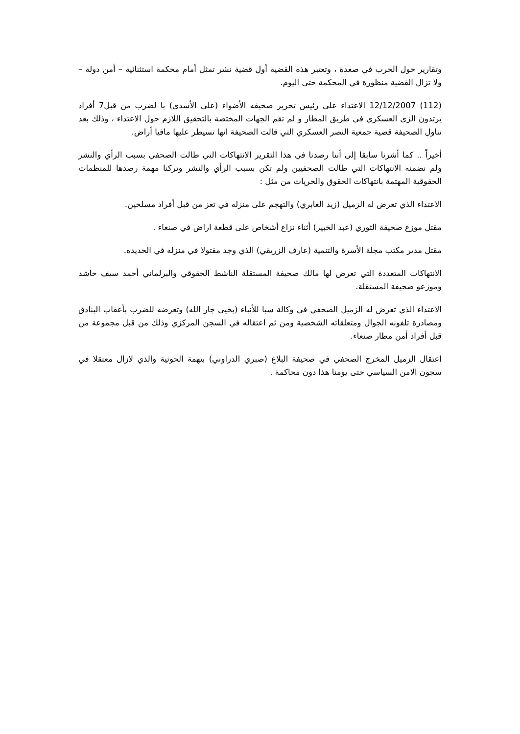وتقارير حول الحرب في صعدة ، وتعتبر هذه القضية أول قضية نشر تمثل أمام محكمة استثنائية – أمن دولة – ولا تزال القضية منظورة في المحكمة حتى اليوم.
(112) 12/12/2007 الاعتداء على رئيس تحرير صحيفه الأضواء (على الأسدى) با لضرب من قبل7 أفراد يرتدون الزى العسكري في طريق المطار و لم تقم الجهات المختصة بالتحقيق اللازم حول الاعتداء ، وذلك بعد تناول الصحيفة قضية جمعية النصر العسكري التي قالت الصحيفة انها تسيطر عليها مافيا أراض.
أخيراً .. كما أشرنا سابقا إلى أننا رصدنا في هذا التقرير الانتهاكات التي طالت الصحفي بسبب الرأي والنشر ولم نضمنه الانتهاكات التي طالت الصحفيين ولم تكن بسبب الرأي والنشر وتركنا مهمة رصدها للمنظمات الحقوقية المهتمة بانتهاكات الحقوق والحريات من مثل :
الاعتداء الذي تعرض له الزميل (زيد الغابري) والتهجم على منزله في تعز من قبل أفراد مسلحين.
مقتل موزع صحيفة الثوري (عبد الخبير) أثناء نزاع أشخاص على قطعة اراض في صنعاء .
مقتل مدير مكتب مجلة الأسرة والتنمية (عارف الزريقي) الذي وجد مقتولا في منزله في الحديده.
الانتهاكات المتعددة التي تعرض لها مالك صحيفة المستقلة الناشط الحقوقي والبرلماني أحمد سيف حاشد وموزعو صحيفة المستقلة.
الاعتداء الذي تعرض له الزميل الصحفي في وكالة سبا للأنباء (يحيى جار الله) وتعرضه للضرب بأعقاب البنادق ومصادرة تلفونه الجوال ومتعلقاته الشخصية ومن ثم اعتقاله في السجن المركزي وذلك من قبل مجموعة من قبل أفراد أمن مطار صنعاء.
اعتقال الزميل المخرج الصحفي في صحيفة البلاغ (صبري الدراوني) بتهمة الحوثية والذي لازال معتقلا في سجون الامن السياسي حتى يومنا هذا دون محاكمة .